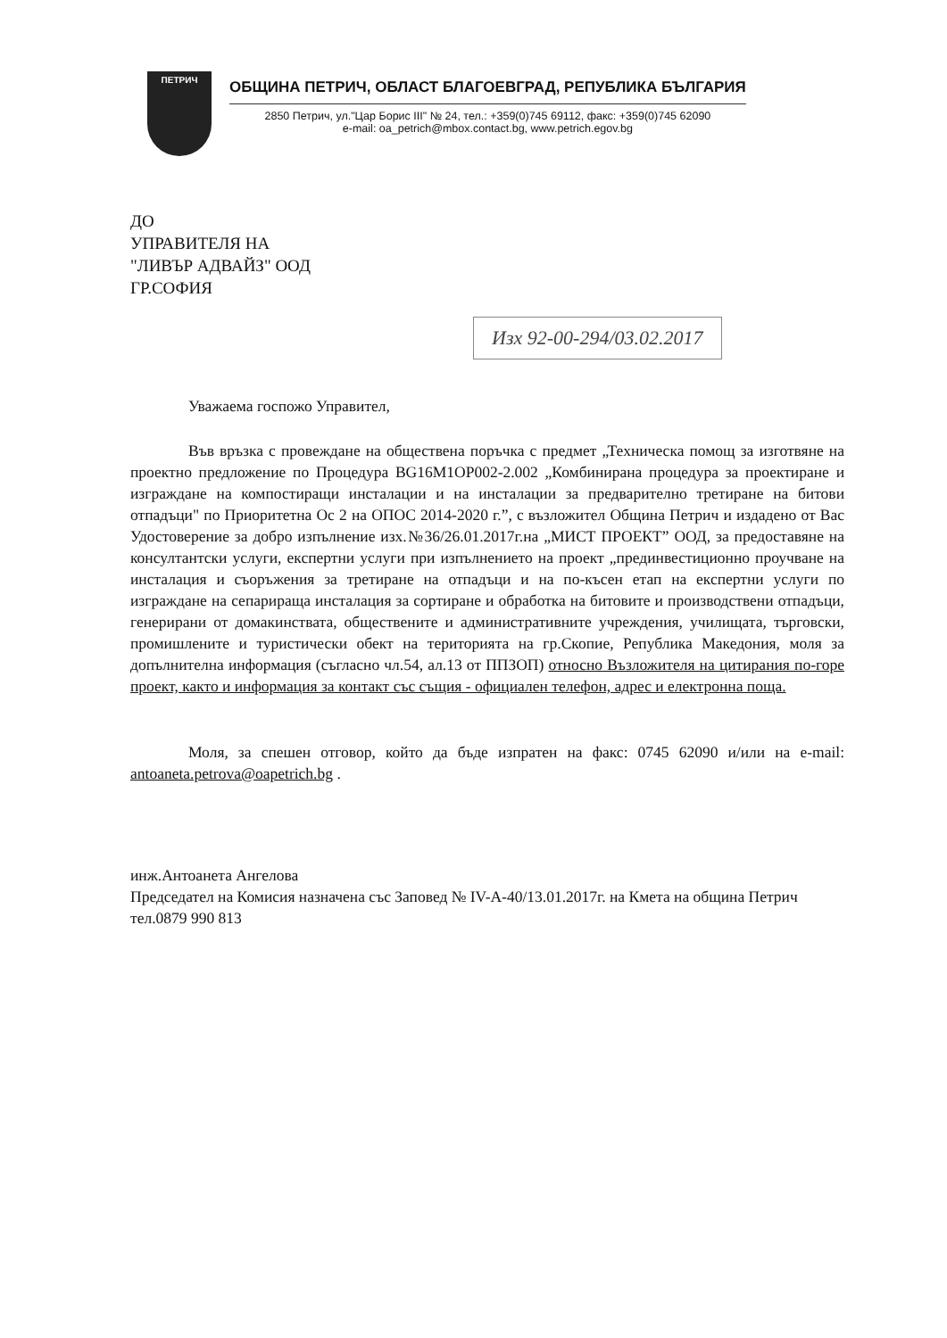ПЕТРИЧ
ОБЩИНА ПЕТРИЧ, ОБЛАСТ БЛАГОЕВГРАД, РЕПУБЛИКА БЪЛГАРИЯ
2850 Петрич, ул."Цар Борис III" № 24, тел.: +359(0)745 69112, факс: +359(0)745 62090
e-mail: oa_petrich@mbox.contact.bg, www.petrich.egov.bg
ДО
УПРАВИТЕЛЯ НА
"ЛИВЪР АДВАЙЗ" ООД
ГР.СОФИЯ
Изх 92-00-294/03.02.2017
Уважаема госпожо Управител,
Във връзка с провеждане на обществена поръчка с предмет „Техническа помощ за изготвяне на проектно предложение по Процедура BG16M1OP002-2.002 „Комбинирана процедура за проектиране и изграждане на компостиращи инсталации и на инсталации за предварително третиране на битови отпадъци" по Приоритетна Ос 2 на ОПОС 2014-2020 г.”, с възложител Община Петрич и издадено от Вас Удостоверение за добро изпълнение изх.№36/26.01.2017г.на „МИСТ ПРОЕКТ” ООД, за предоставяне на консултантски услуги, експертни услуги при изпълнението на проект „прединвестиционно проучване на инсталация и съоръжения за третиране на отпадъци и на по-късен етап на експертни услуги по изграждане на сепарираща инсталация за сортиране и обработка на битовите и производствени отпадъци, генерирани от домакинствата, обществените и административните учреждения, училищата, търговски, промишлените и туристически обект на територията на гр.Скопие, Република Македония, моля за допълнителна информация (съгласно чл.54, ал.13 от ППЗОП) относно Възложителя на цитирания по-горе проект, както и информация за контакт със същия - официален телефон, адрес и електронна поща.
Моля, за спешен отговор, който да бъде изпратен на факс: 0745 62090 и/или на e-mail: antoaneta.petrova@oapetrich.bg .
инж.Антоанета Ангелова
Председател на Комисия назначена със Заповед № IV-A-40/13.01.2017г. на Кмета на община Петрич
тел.0879 990 813